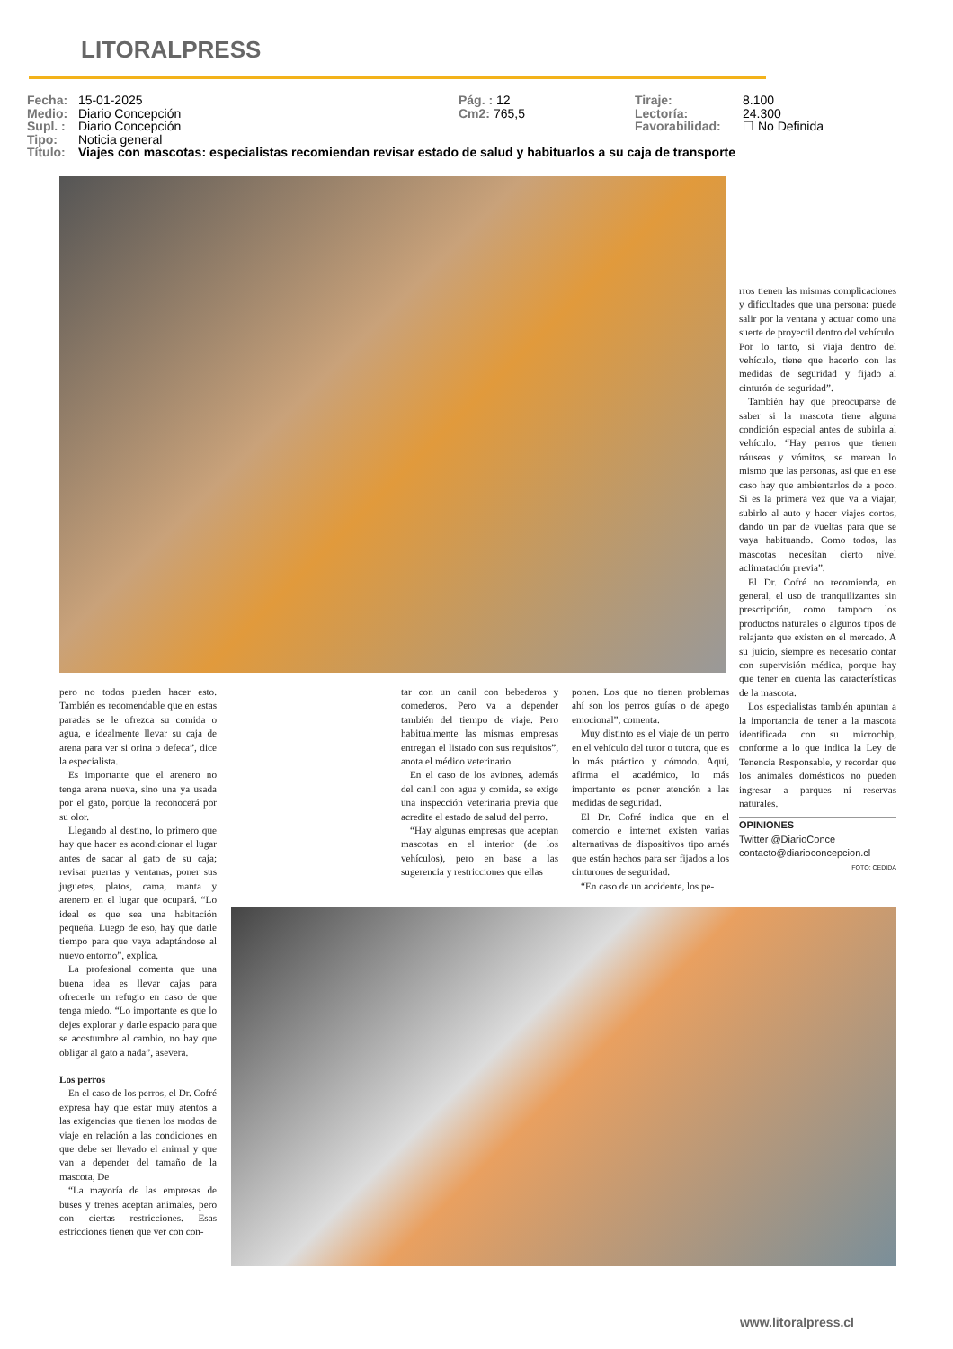LITORALPRESS
Fecha: 15-01-2025 Pág. : 12 Tiraje: 8.100
Medio: Diario Concepción Cm2: 765,5 Lectoría: 24.300
Supl. : Diario Concepción Favorabilidad: ☐ No Definida
Tipo: Noticia general
Título: Viajes con mascotas: especialistas recomiendan revisar estado de salud y habituarlos a su caja de transporte
rros tienen las mismas complicaciones y dificultades que una persona: puede salir por la ventana y actuar como una suerte de proyectil dentro del vehículo. Por lo tanto, si viaja dentro del vehículo, tiene que hacerlo con las medidas de seguridad y fijado al cinturón de seguridad”.
También hay que preocuparse de saber si la mascota tiene alguna condición especial antes de subirla al vehículo. “Hay perros que tienen náuseas y vómitos, se marean lo mismo que las personas, así que en ese caso hay que ambientarlos de a poco. Si es la primera vez que va a viajar, subirlo al auto y hacer viajes cortos, dando un par de vueltas para que se vaya habituando. Como todos, las mascotas necesitan cierto nivel aclimatación previa”.
El Dr. Cofré no recomienda, en general, el uso de tranquilizantes sin prescripción, como tampoco los productos naturales o algunos tipos de relajante que existen en el mercado. A su juicio, siempre es necesario contar con supervisión médica, porque hay que tener en cuenta las características de la mascota.
Los especialistas también apuntan a la importancia de tener a la mascota identificada con su microchip, conforme a lo que indica la Ley de Tenencia Responsable, y recordar que los animales domésticos no pueden ingresar a parques ni reservas naturales.
OPINIONES
Twitter @DiarioConce
contacto@diarioconcepcion.cl
FOTO: CEDIDA
pero no todos pueden hacer esto. También es recomendable que en estas paradas se le ofrezca su comida o agua, e idealmente llevar su caja de arena para ver si orina o defeca”, dice la especialista.
Es importante que el arenero no tenga arena nueva, sino una ya usada por el gato, porque la reconocerá por su olor.
Llegando al destino, lo primero que hay que hacer es acondicionar el lugar antes de sacar al gato de su caja; revisar puertas y ventanas, poner sus juguetes, platos, cama, manta y arenero en el lugar que ocupará. “Lo ideal es que sea una habitación pequeña. Luego de eso, hay que darle tiempo para que vaya adaptándose al nuevo entorno”, explica.
La profesional comenta que una buena idea es llevar cajas para ofrecerle un refugio en caso de que tenga miedo. “Lo importante es que lo dejes explorar y darle espacio para que se acostumbre al cambio, no hay que obligar al gato a nada”, asevera.
Los perros
En el caso de los perros, el Dr. Cofré expresa hay que estar muy atentos a las exigencias que tienen los modos de viaje en relación a las condiciones en que debe ser llevado el animal y que van a depender del tamaño de la mascota, De
“La mayoría de las empresas de buses y trenes aceptan animales, pero con ciertas restricciones. Esas estricciones tienen que ver con con-
tar con un canil con bebederos y comederos. Pero va a depender también del tiempo de viaje. Pero habitualmente las mismas empresas entregan el listado con sus requisitos”, anota el médico veterinario.
En el caso de los aviones, además del canil con agua y comida, se exige una inspección veterinaria previa que acredite el estado de salud del perro.
“Hay algunas empresas que aceptan mascotas en el interior (de los vehículos), pero en base a las sugerencia y restricciones que ellas
ponen. Los que no tienen problemas ahí son los perros guías o de apego emocional”, comenta.
Muy distinto es el viaje de un perro en el vehículo del tutor o tutora, que es lo más práctico y cómodo. Aquí, afirma el académico, lo más importante es poner atención a las medidas de seguridad.
El Dr. Cofré indica que en el comercio e internet existen varias alternativas de dispositivos tipo arnés que están hechos para ser fijados a los cinturones de seguridad.
“En caso de un accidente, los pe-
www.litoralpress.cl